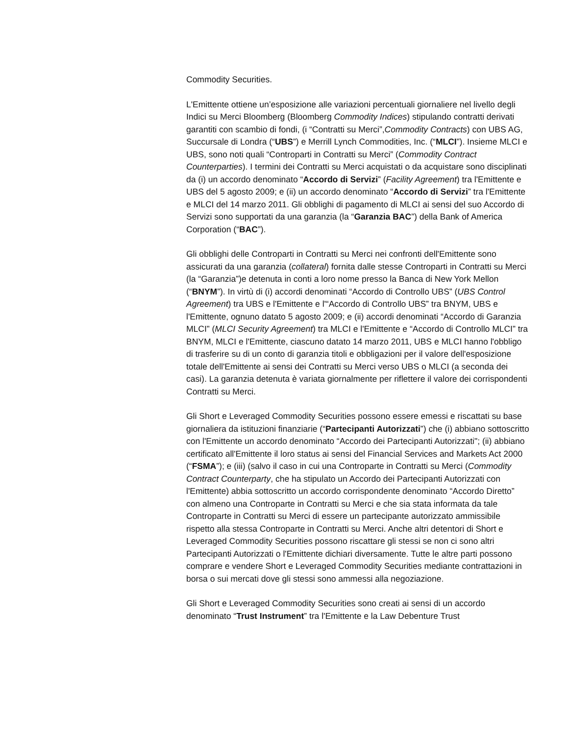Commodity Securities.
L'Emittente ottiene un’esposizione alle variazioni percentuali giornaliere nel livello degli Indici su Merci Bloomberg (Bloomberg Commodity Indices) stipulando contratti derivati garantiti con scambio di fondi, (i “Contratti su Merci”,Commodity Contracts) con UBS AG, Succursale di Londra (“UBS”) e Merrill Lynch Commodities, Inc. (“MLCI”). Insieme MLCI e UBS, sono noti quali “Controparti in Contratti su Merci” (Commodity Contract Counterparties). I termini dei Contratti su Merci acquistati o da acquistare sono disciplinati da (i) un accordo denominato “Accordo di Servizi” (Facility Agreement) tra l'Emittente e UBS del 5 agosto 2009; e (ii) un accordo denominato “Accordo di Servizi” tra l'Emittente e MLCI del 14 marzo 2011. Gli obblighi di pagamento di MLCI ai sensi del suo Accordo di Servizi sono supportati da una garanzia (la “Garanzia BAC”) della Bank of America Corporation (“BAC”).
Gli obblighi delle Controparti in Contratti su Merci nei confronti dell'Emittente sono assicurati da una garanzia (collateral) fornita dalle stesse Controparti in Contratti su Merci (la “Garanzia”)e detenuta in conti a loro nome presso la Banca di New York Mellon (“BNYM”). In virtù di (i) accordi denominati “Accordo di Controllo UBS” (UBS Control Agreement) tra UBS e l'Emittente e l'“Accordo di Controllo UBS” tra BNYM, UBS e l'Emittente, ognuno datato 5 agosto 2009; e (ii) accordi denominati “Accordo di Garanzia MLCI” (MLCI Security Agreement) tra MLCI e l'Emittente e “Accordo di Controllo MLCI” tra BNYM, MLCI e l'Emittente, ciascuno datato 14 marzo 2011, UBS e MLCI hanno l'obbligo di trasferire su di un conto di garanzia titoli e obbligazioni per il valore dell'esposizione totale dell'Emittente ai sensi dei Contratti su Merci verso UBS o MLCI (a seconda dei casi). La garanzia detenuta è variata giornalmente per riflettere il valore dei corrispondenti Contratti su Merci.
Gli Short e Leveraged Commodity Securities possono essere emessi e riscattati su base giornaliera da istituzioni finanziarie (“Partecipanti Autorizzati”) che (i) abbiano sottoscritto con l'Emittente un accordo denominato “Accordo dei Partecipanti Autorizzati"; (ii) abbiano certificato all'Emittente il loro status ai sensi del Financial Services and Markets Act 2000 (“FSMA”); e (iii) (salvo il caso in cui una Controparte in Contratti su Merci (Commodity Contract Counterparty, che ha stipulato un Accordo dei Partecipanti Autorizzati con l'Emittente) abbia sottoscritto un accordo corrispondente denominato “Accordo Diretto” con almeno una Controparte in Contratti su Merci e che sia stata informata da tale Controparte in Contratti su Merci di essere un partecipante autorizzato ammissibile rispetto alla stessa Controparte in Contratti su Merci. Anche altri detentori di Short e Leveraged Commodity Securities possono riscattare gli stessi se non ci sono altri Partecipanti Autorizzati o l'Emittente dichiari diversamente. Tutte le altre parti possono comprare e vendere Short e Leveraged Commodity Securities mediante contrattazioni in borsa o sui mercati dove gli stessi sono ammessi alla negoziazione.
Gli Short e Leveraged Commodity Securities sono creati ai sensi di un accordo denominato “Trust Instrument” tra l'Emittente e la Law Debenture Trust